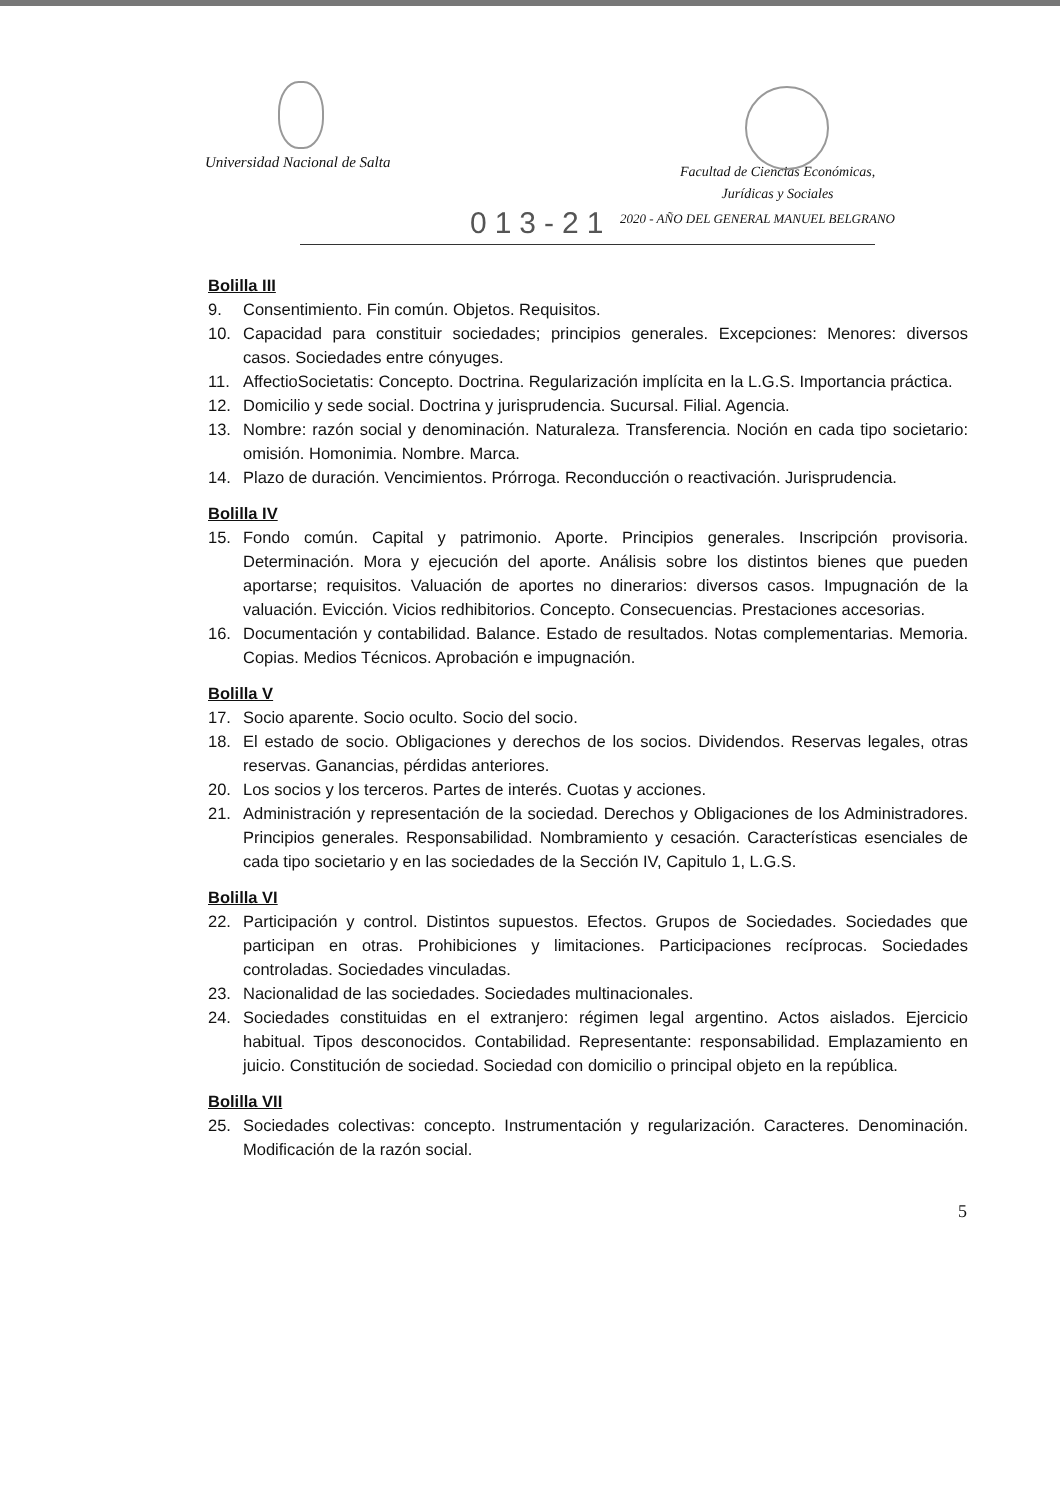Universidad Nacional de Salta
Facultad de Ciencias Económicas,
Jurídicas y Sociales
013-21
2020 - AÑO DEL GENERAL MANUEL BELGRANO
Bolilla III
9. Consentimiento. Fin común. Objetos. Requisitos.
10. Capacidad para constituir sociedades; principios generales. Excepciones: Menores: diversos casos. Sociedades entre cónyuges.
11. AffectioSocietatis: Concepto. Doctrina. Regularización implícita en la L.G.S. Importancia práctica.
12. Domicilio y sede social. Doctrina y jurisprudencia. Sucursal. Filial. Agencia.
13. Nombre: razón social y denominación. Naturaleza. Transferencia. Noción en cada tipo societario: omisión. Homonimia. Nombre. Marca.
14. Plazo de duración. Vencimientos. Prórroga. Reconducción o reactivación. Jurisprudencia.
Bolilla IV
15. Fondo común. Capital y patrimonio. Aporte. Principios generales. Inscripción provisoria. Determinación. Mora y ejecución del aporte. Análisis sobre los distintos bienes que pueden aportarse; requisitos. Valuación de aportes no dinerarios: diversos casos. Impugnación de la valuación. Evicción. Vicios redhibitorios. Concepto. Consecuencias. Prestaciones accesorias.
16. Documentación y contabilidad. Balance. Estado de resultados. Notas complementarias. Memoria. Copias. Medios Técnicos. Aprobación e impugnación.
Bolilla V
17. Socio aparente. Socio oculto. Socio del socio.
18. El estado de socio. Obligaciones y derechos de los socios. Dividendos. Reservas legales, otras reservas. Ganancias, pérdidas anteriores.
20. Los socios y los terceros. Partes de interés. Cuotas y acciones.
21. Administración y representación de la sociedad. Derechos y Obligaciones de los Administradores. Principios generales. Responsabilidad. Nombramiento y cesación. Características esenciales de cada tipo societario y en las sociedades de la Sección IV, Capitulo 1, L.G.S.
Bolilla VI
22. Participación y control. Distintos supuestos. Efectos. Grupos de Sociedades. Sociedades que participan en otras. Prohibiciones y limitaciones. Participaciones recíprocas. Sociedades controladas. Sociedades vinculadas.
23. Nacionalidad de las sociedades. Sociedades multinacionales.
24. Sociedades constituidas en el extranjero: régimen legal argentino. Actos aislados. Ejercicio habitual. Tipos desconocidos. Contabilidad. Representante: responsabilidad. Emplazamiento en juicio. Constitución de sociedad. Sociedad con domicilio o principal objeto en la república.
Bolilla VII
25. Sociedades colectivas: concepto. Instrumentación y regularización. Caracteres. Denominación. Modificación de la razón social.
5